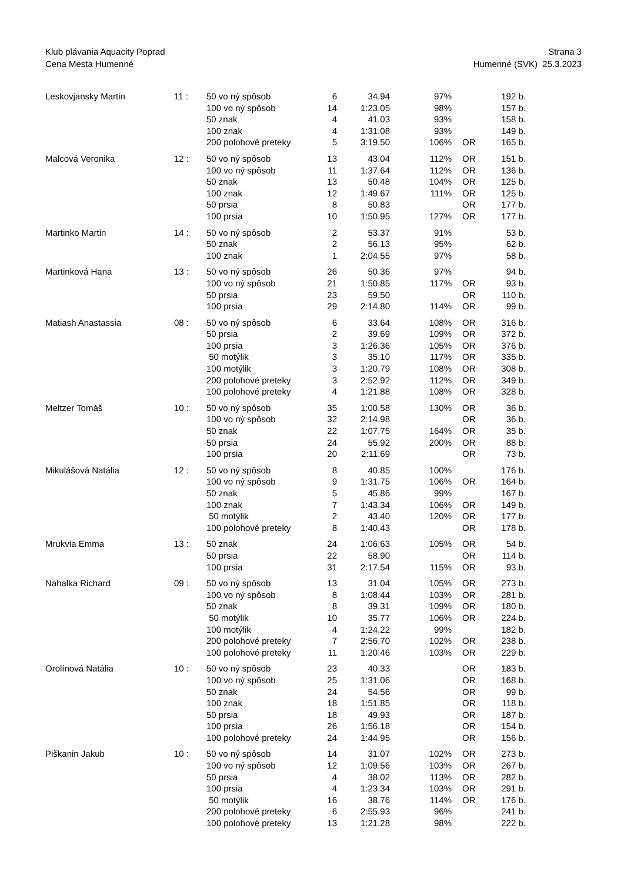Klub plávania Aquacity Poprad
Cena Mesta Humenné
Strana 3
Humenné (SVK) 25.3.2023
| Leskovjansky Martin | 11 : | 50 vo ný spôsob | 6 | 34.94 | 97% | | 192 b. |
| | | 100 vo ný spôsob | 14 | 1:23.05 | 98% | | 157 b. |
| | | 50 znak | 4 | 41.03 | 93% | | 158 b. |
| | | 100 znak | 4 | 1:31.08 | 93% | | 149 b. |
| | | 200 polohové preteky | 5 | 3:19.50 | 106% | OR | 165 b. |
| Malcová Veronika | 12 : | 50 vo ný spôsob | 13 | 43.04 | 112% | OR | 151 b. |
| | | 100 vo ný spôsob | 11 | 1:37.64 | 112% | OR | 136 b. |
| | | 50 znak | 13 | 50.48 | 104% | OR | 125 b. |
| | | 100 znak | 12 | 1:49.67 | 111% | OR | 125 b. |
| | | 50 prsia | 8 | 50.83 | | OR | 177 b. |
| | | 100 prsia | 10 | 1:50.95 | 127% | OR | 177 b. |
| Martinko Martin | 14 : | 50 vo ný spôsob | 2 | 53.37 | 91% | | 53 b. |
| | | 50 znak | 2 | 56.13 | 95% | | 62 b. |
| | | 100 znak | 1 | 2:04.55 | 97% | | 58 b. |
| Martinková Hana | 13 : | 50 vo ný spôsob | 26 | 50.36 | 97% | | 94 b. |
| | | 100 vo ný spôsob | 21 | 1:50.85 | 117% | OR | 93 b. |
| | | 50 prsia | 23 | 59.50 | | OR | 110 b. |
| | | 100 prsia | 29 | 2:14.80 | 114% | OR | 99 b. |
| Matiash Anastassia | 08 : | 50 vo ný spôsob | 6 | 33.64 | 108% | OR | 316 b. |
| | | 50 prsia | 2 | 39.69 | 109% | OR | 372 b. |
| | | 100 prsia | 3 | 1:26.36 | 105% | OR | 376 b. |
| | | 50 motýlik | 3 | 35.10 | 117% | OR | 335 b. |
| | | 100 motýlik | 3 | 1:20.79 | 108% | OR | 308 b. |
| | | 200 polohové preteky | 3 | 2:52.92 | 112% | OR | 349 b. |
| | | 100 polohové preteky | 4 | 1:21.88 | 108% | OR | 328 b. |
| Meltzer Tomáš | 10 : | 50 vo ný spôsob | 35 | 1:00.58 | 130% | OR | 36 b. |
| | | 100 vo ný spôsob | 32 | 2:14.98 | | OR | 36 b. |
| | | 50 znak | 22 | 1:07.75 | 164% | OR | 35 b. |
| | | 50 prsia | 24 | 55.92 | 200% | OR | 88 b. |
| | | 100 prsia | 20 | 2:11.69 | | OR | 73 b. |
| Mikulášová Natália | 12 : | 50 vo ný spôsob | 8 | 40.85 | 100% | | 176 b. |
| | | 100 vo ný spôsob | 9 | 1:31.75 | 106% | OR | 164 b. |
| | | 50 znak | 5 | 45.86 | 99% | | 167 b. |
| | | 100 znak | 7 | 1:43.34 | 106% | OR | 149 b. |
| | | 50 motýlik | 2 | 43.40 | 120% | OR | 177 b. |
| | | 100 polohové preteky | 8 | 1:40.43 | | OR | 178 b. |
| Mrukvia Emma | 13 : | 50 znak | 24 | 1:06.63 | 105% | OR | 54 b. |
| | | 50 prsia | 22 | 58.90 | | OR | 114 b. |
| | | 100 prsia | 31 | 2:17.54 | 115% | OR | 93 b. |
| Nahalka Richard | 09 : | 50 vo ný spôsob | 13 | 31.04 | 105% | OR | 273 b. |
| | | 100 vo ný spôsob | 8 | 1:08.44 | 103% | OR | 281 b. |
| | | 50 znak | 8 | 39.31 | 109% | OR | 180 b. |
| | | 50 motýlik | 10 | 35.77 | 106% | OR | 224 b. |
| | | 100 motýlik | 4 | 1:24.22 | 99% | | 182 b. |
| | | 200 polohové preteky | 7 | 2:56.70 | 102% | OR | 238 b. |
| | | 100 polohové preteky | 11 | 1:20.46 | 103% | OR | 229 b. |
| Orolínová Natália | 10 : | 50 vo ný spôsob | 23 | 40.33 | | OR | 183 b. |
| | | 100 vo ný spôsob | 25 | 1:31.06 | | OR | 168 b. |
| | | 50 znak | 24 | 54.56 | | OR | 99 b. |
| | | 100 znak | 18 | 1:51.85 | | OR | 118 b. |
| | | 50 prsia | 18 | 49.93 | | OR | 187 b. |
| | | 100 prsia | 26 | 1:56.18 | | OR | 154 b. |
| | | 100 polohové preteky | 24 | 1:44.95 | | OR | 156 b. |
| Piškanin Jakub | 10 : | 50 vo ný spôsob | 14 | 31.07 | 102% | OR | 273 b. |
| | | 100 vo ný spôsob | 12 | 1:09.56 | 103% | OR | 267 b. |
| | | 50 prsia | 4 | 38.02 | 113% | OR | 282 b. |
| | | 100 prsia | 4 | 1:23.34 | 103% | OR | 291 b. |
| | | 50 motýlik | 16 | 38.76 | 114% | OR | 176 b. |
| | | 200 polohové preteky | 6 | 2:55.93 | 96% | | 241 b. |
| | | 100 polohové preteky | 13 | 1:21.28 | 98% | | 222 b. |